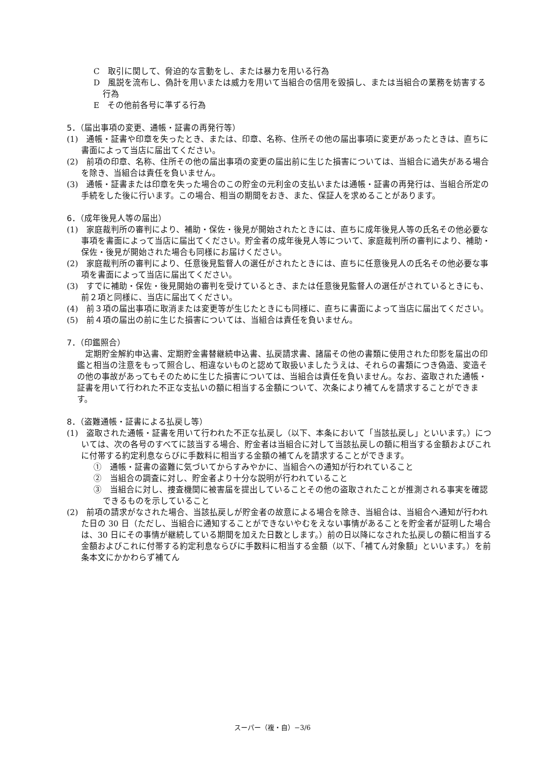C　取引に関して、脅迫的な言動をし、または暴力を用いる行為
D　風説を流布し、偽計を用いまたは威力を用いて当組合の信用を毀損し、または当組合の業務を妨害する行為
E　その他前各号に準ずる行為
5．（届出事項の変更、通帳・証書の再発行等）
(1)　通帳・証書や印章を失ったとき、または、印章、名称、住所その他の届出事項に変更があったときは、直ちに書面によって当店に届出てください。
(2)　前項の印章、名称、住所その他の届出事項の変更の届出前に生じた損害については、当組合に過失がある場合を除き、当組合は責任を負いません。
(3)　通帳・証書または印章を失った場合のこの貯金の元利金の支払いまたは通帳・証書の再発行は、当組合所定の手続をした後に行います。この場合、相当の期間をおき、また、保証人を求めることがあります。
6．（成年後見人等の届出）
(1)　家庭裁判所の審判により、補助・保佐・後見が開始されたときには、直ちに成年後見人等の氏名その他必要な事項を書面によって当店に届出てください。貯金者の成年後見人等について、家庭裁判所の審判により、補助・保佐・後見が開始された場合も同様にお届けください。
(2)　家庭裁判所の審判により、任意後見監督人の選任がされたときには、直ちに任意後見人の氏名その他必要な事項を書面によって当店に届出てください。
(3)　すでに補助・保佐・後見開始の審判を受けているとき、または任意後見監督人の選任がされているときにも、前２項と同様に、当店に届出てください。
(4)　前３項の届出事項に取消または変更等が生じたときにも同様に、直ちに書面によって当店に届出てください。
(5)　前４項の届出の前に生じた損害については、当組合は責任を負いません。
7．（印鑑照合）
定期貯金解約申込書、定期貯金書替継続申込書、払戻請求書、諸届その他の書類に使用された印影を届出の印鑑と相当の注意をもって照合し、相違ないものと認めて取扱いましたうえは、それらの書類につき偽造、変造その他の事故があってもそのために生じた損害については、当組合は責任を負いません。なお、盗取された通帳・証書を用いて行われた不正な支払いの額に相当する金額について、次条により補てんを請求することができます。
8．（盗難通帳・証書による払戻し等）
(1)　盗取された通帳・証書を用いて行われた不正な払戻し（以下、本条において「当該払戻し」といいます。）については、次の各号のすべてに該当する場合、貯金者は当組合に対して当該払戻しの額に相当する金額およびこれに付帯する約定利息ならびに手数料に相当する金額の補てんを請求することができます。
①　通帳・証書の盗難に気づいてからすみやかに、当組合への通知が行われていること
②　当組合の調査に対し、貯金者より十分な説明が行われていること
③　当組合に対し、捜査機関に被害届を提出していることその他の盗取されたことが推測される事実を確認できるものを示していること
(2)　前項の請求がなされた場合、当該払戻しが貯金者の故意による場合を除き、当組合は、当組合へ通知が行われた日の 30 日（ただし、当組合に通知することができないやむをえない事情があることを貯金者が証明した場合は、30 日にその事情が継続している期間を加えた日数とします。）前の日以降になされた払戻しの額に相当する金額およびこれに付帯する約定利息ならびに手数料に相当する金額（以下、「補てん対象額」といいます。）を前条本文にかかわらず補てん
スーパー（複・自）−3/6